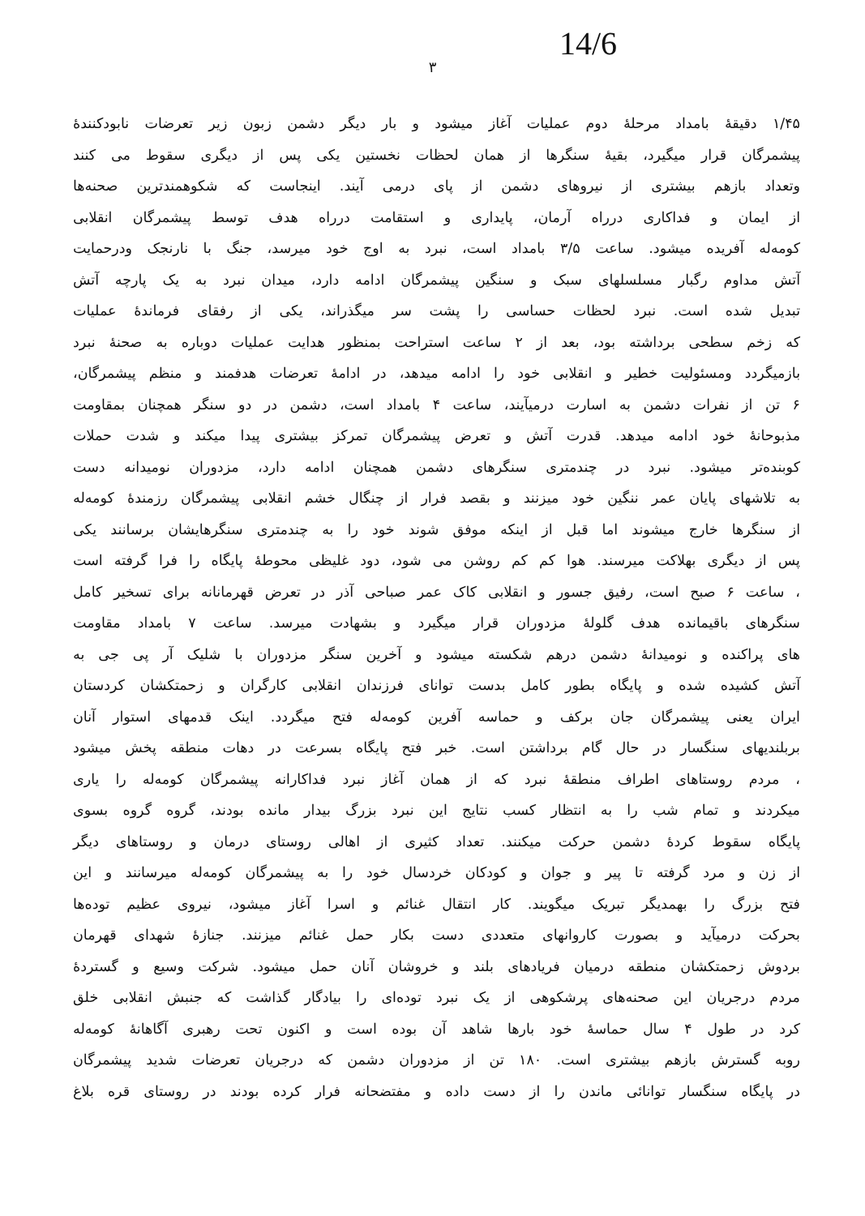14/6
۳
۱/۴۵ دقیقهٔ بامداد مرحلهٔ دوم عملیات آغاز میشود و بار دیگر دشمن زبون زیر تعرضات نابودکنندهٔ
پیشمرگان قرار میگیرد، بقیهٔ سنگرها از همان لحظات نخستین یکی پس از دیگری سقوط می کنند
وتعداد بازهم بیشتری از نیروهای دشمن از پای درمی آیند. اینجاست که شکوهمندترین صحنه‌ها
از ایمان و فداکاری درراه آرمان، پایداری و استقامت درراه هدف توسط پیشمرگان انقلابی
کومه‌له آفریده میشود. ساعت ۳/۵ بامداد است، نبرد به اوج خود میرسد، جنگ با نارنجک ودرحمایت
آتش مداوم رگبار مسلسلهای سبک و سنگین پیشمرگان ادامه دارد، میدان نبرد به یک پارچه آتش
تبدیل شده است. نبرد لحظات حساسی را پشت سر میگذراند، یکی از رفقای فرماندهٔ عملیات
که زخم سطحی برداشته بود، بعد از ۲ ساعت استراحت بمنظور هدایت عملیات دوباره به صحنهٔ نبرد
بازمیگردد ومسئولیت خطیر و انقلابی خود را ادامه میدهد، در ادامهٔ تعرضات هدفمند و منظم پیشمرگان،
۶ تن از نفرات دشمن به اسارت درمیآیند، ساعت ۴ بامداد است، دشمن در دو سنگر همچنان بمقاومت
مذبوحانهٔ خود ادامه میدهد. قدرت آتش و تعرض پیشمرگان تمرکز بیشتری پیدا میکند و شدت حملات
کوبنده‌تر میشود. نبرد در چندمتری سنگرهای دشمن همچنان ادامه دارد، مزدوران نومیدانه دست
به تلاشهای پایان عمر ننگین خود میزنند و بقصد فرار از چنگال خشم انقلابی پیشمرگان رزمندهٔ کومه‌له
از سنگرها خارج میشوند اما قبل از اینکه موفق شوند خود را به چندمتری سنگرهایشان برسانند یکی
پس از دیگری بهلاکت میرسند. هوا کم کم روشن می شود، دود غلیظی محوطهٔ پایگاه را فرا گرفته است
، ساعت ۶ صبح است، رفیق جسور و انقلابی کاک عمر صباحی آذر در تعرض قهرمانانه برای تسخیر کامل
سنگرهای باقیمانده هدف گلولهٔ مزدوران قرار میگیرد و بشهادت میرسد. ساعت ۷ بامداد مقاومت‌
های پراکنده و نومیدانهٔ دشمن درهم شکسته میشود و آخرین سنگر مزدوران با شلیک آر پی جی به
آتش کشیده شده و پایگاه بطور کامل بدست توانای فرزندان انقلابی کارگران و زحمتکشان کردستان
ایران یعنی پیشمرگان جان برکف و حماسه آفرین کومه‌له فتح میگردد. اینک قدمهای استوار آنان
بربلندیهای سنگسار در حال گام برداشتن است. خبر فتح پایگاه بسرعت در دهات منطقه پخش میشود
، مردم روستاهای اطراف منطقهٔ نبرد که از همان آغاز نبرد فداکارانه پیشمرگان کومه‌له را یاری
میکردند و تمام شب را به انتظار کسب نتایج این نبرد بزرگ بیدار مانده بودند، گروه گروه بسوی
پایگاه سقوط کردهٔ دشمن حرکت میکنند. تعداد کثیری از اهالی روستای درمان و روستاهای دیگر
از زن و مرد گرفته تا پیر و جوان و کودکان خردسال خود را به پیشمرگان کومه‌له میرسانند و این
فتح بزرگ را بهمدیگر تبریک میگویند. کار انتقال غنائم و اسرا آغاز میشود، نیروی عظیم توده‌ها
بحرکت درمیآید و بصورت کاروانهای متعددی دست بکار حمل غنائم میزنند. جنازهٔ شهدای قهرمان
بردوش زحمتکشان منطقه درمیان فریادهای بلند و خروشان آنان حمل میشود. شرکت وسیع و گستردهٔ
مردم درجریان این صحنه‌های پرشکوهی از یک نبرد توده‌ای را بیادگار گذاشت که جنبش انقلابی خلق
کرد در طول ۴ سال حماسهٔ خود بارها شاهد آن بوده است و اکنون تحت رهبری آگاهانهٔ کومه‌له
روبه گسترش بازهم بیشتری است. ۱۸۰ تن از مزدوران دشمن که درجریان تعرضات شدید پیشمرگان
در پایگاه سنگسار توانائی ماندن را از دست داده و مفتضحانه فرار کرده بودند در روستای قره بلاغ